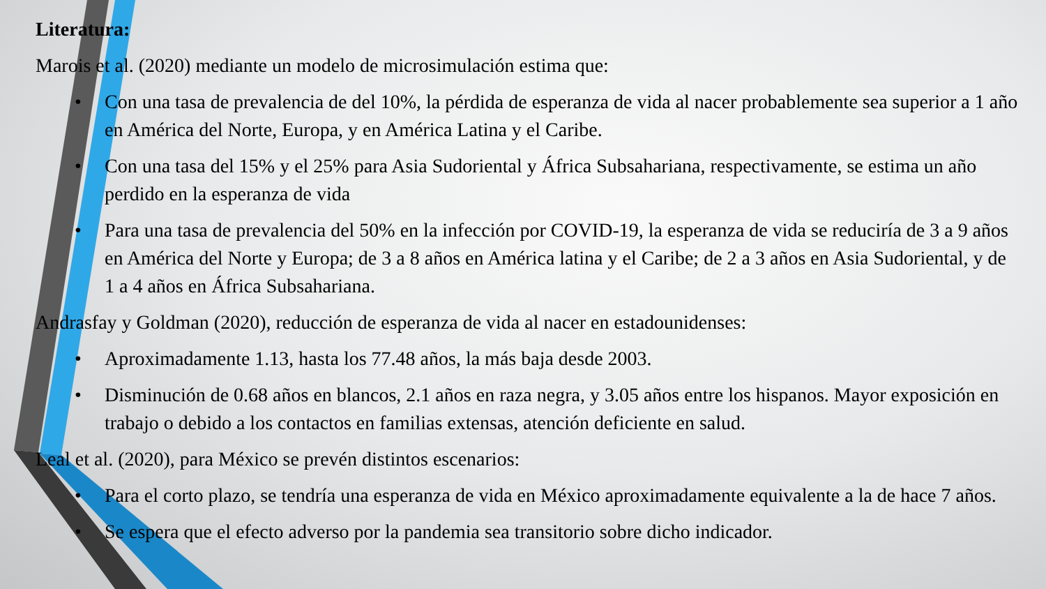Literatura:
Marois et al. (2020) mediante un modelo de microsimulación estima que:
• Con una tasa de prevalencia de del 10%, la pérdida de esperanza de vida al nacer probablemente sea superior a 1 año en América del Norte, Europa, y en América Latina y el Caribe.
• Con una tasa del 15% y el 25% para Asia Sudoriental y África Subsahariana, respectivamente, se estima un año perdido en la esperanza de vida
• Para una tasa de prevalencia del 50% en la infección por COVID-19, la esperanza de vida se reduciría de 3 a 9 años en América del Norte y Europa; de 3 a 8 años en América latina y el Caribe; de 2 a 3 años en Asia Sudoriental, y de 1 a 4 años en África Subsahariana.
Andrasfay y Goldman (2020), reducción de esperanza de vida al nacer en estadounidenses:
• Aproximadamente 1.13, hasta los 77.48 años, la más baja desde 2003.
• Disminución de 0.68 años en blancos, 2.1 años en raza negra, y 3.05 años entre los hispanos. Mayor exposición en trabajo o debido a los contactos en familias extensas, atención deficiente en salud.
Leal et al. (2020), para México se prevén distintos escenarios:
• Para el corto plazo, se tendría una esperanza de vida en México aproximadamente equivalente a la de hace 7 años.
• Se espera que el efecto adverso por la pandemia sea transitorio sobre dicho indicador.